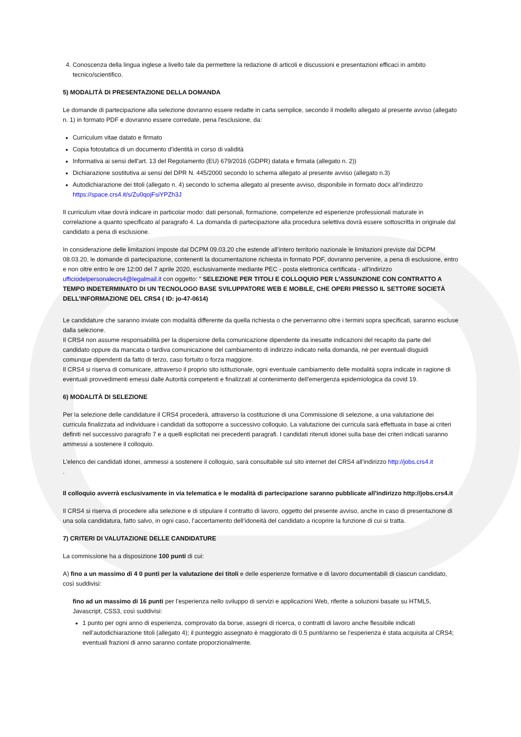4. Conoscenza della lingua inglese a livello tale da permettere la redazione di articoli e discussioni e presentazioni efficaci in ambito tecnico/scientifico.
5) MODALITÀ DI PRESENTAZIONE DELLA DOMANDA
Le domande di partecipazione alla selezione dovranno essere redatte in carta semplice, secondo il modello allegato al presente avviso (allegato n. 1) in formato PDF e dovranno essere corredate, pena l'esclusione, da:
Curriculum vitae datato e firmato
Copia fotostatica di un documento d’identità in corso di validità
Informativa ai sensi dell'art. 13 del Regolamento (EU) 679/2016 (GDPR) datata e firmata (allegato n. 2))
Dichiarazione sostitutiva ai sensi del DPR N. 445/2000 secondo lo schema allegato al presente avviso (allegato n.3)
Autodichiarazione dei titoli (allegato n. 4) secondo lo schema allegato al presente avviso, disponibile in formato docx all’indirizzo https://space.crs4.it/s/Zu0qojFsiYPZh3J
Il curriculum vitae dovrà indicare in particolar modo: dati personali, formazione, competenze ed esperienze professionali maturate in correlazione a quanto specificato al paragrafo 4. La domanda di partecipazione alla procedura selettiva dovrà essere sottoscritta in originale dal candidato a pena di esclusione.
In considerazione delle limitazioni imposte dal DCPM 09.03.20 che estende all’intero territorio nazionale le limitazioni previste dal DCPM 08.03.20, le domande di partecipazione, contenenti la documentazione richiesta in formato PDF, dovranno pervenire, a pena di esclusione, entro e non oltre entro le ore 12:00 del 7 aprile 2020, esclusivamente mediante PEC - posta elettronica certificata - all'indirizzo ufficiodelpersonalecrs4@legalmail.it con oggetto: " SELEZIONE PER TITOLI E COLLOQUIO PER L'ASSUNZIONE CON CONTRATTO A TEMPO INDETERMINATO DI UN TECNOLOGO BASE SVILUPPATORE WEB E MOBILE, CHE OPERI PRESSO IL SETTORE SOCIETÀ DELL’INFORMAZIONE DEL CRS4 ( ID: jo-47-0614)
Le candidature che saranno inviate con modalità differente da quella richiesta o che perverranno oltre i termini sopra specificati, saranno escluse dalla selezione.
Il CRS4 non assume responsabilità per la dispersione della comunicazione dipendente da inesatte indicazioni del recapito da parte del candidato oppure da mancata o tardiva comunicazione del cambiamento di indirizzo indicato nella domanda, nè per eventuali disguidi comunque dipendenti da fatto di terzo, caso fortuito o forza maggiore.
Il CRS4 si riserva di comunicare, attraverso il proprio sito istituzionale, ogni eventuale cambiamento delle modalità sopra indicate in ragione di eventuali provvedimenti emessi dalle Autorità competenti e finalizzati al contenimento dell'emergenza epidemiologica da covid 19.
6) MODALITÀ DI SELEZIONE
Per la selezione delle candidature il CRS4 procederà, attraverso la costituzione di una Commissione di selezione, a una valutazione dei curricula finalizzata ad individuare i candidati da sottoporre a successivo colloquio. La valutazione dei curricula sarà effettuata in base ai criteri definiti nel successivo paragrafo 7 e a quelli esplicitati nei precedenti paragrafi. I candidati ritenuti idonei sulla base dei criteri indicati saranno ammessi a sostenere il colloquio.
L’elenco dei candidati idonei, ammessi a sostenere il colloquio, sarà consultabile sul sito internet del CRS4 all’indirizzo http://jobs.crs4.it
.
Il colloquio avverrà esclusivamente in via telematica e le modalità di partecipazione saranno pubblicate all'indirizzo http://jobs.crs4.it
Il CRS4 si riserva di procedere alla selezione e di stipulare il contratto di lavoro, oggetto del presente avviso, anche in caso di presentazione di una sola candidatura, fatto salvo, in ogni caso, l’accertamento dell’idoneità del candidato a ricoprire la funzione di cui si tratta.
7) CRITERI DI VALUTAZIONE DELLE CANDIDATURE
La commissione ha a disposizione 100 punti di cui:
A) fino a un massimo di 4 0 punti per la valutazione dei titoli e delle esperienze formative e di lavoro documentabili di ciascun candidato, così suddivisi:
fino ad un massimo di 16 punti per l’esperienza nello sviluppo di servizi e applicazioni Web, riferite a soluzioni basate su HTML5, Javascript, CSS3, così suddivisi:
1 punto per ogni anno di esperienza, comprovato da borse, assegni di ricerca, o contratti di lavoro anche flessibile indicati nell’autodichiarazione titoli (allegato 4); il punteggio assegnato è maggiorato di 0.5 punti/anno se l’esperienza è stata acquisita al CRS4; eventuali frazioni di anno saranno contate proporzionalmente.